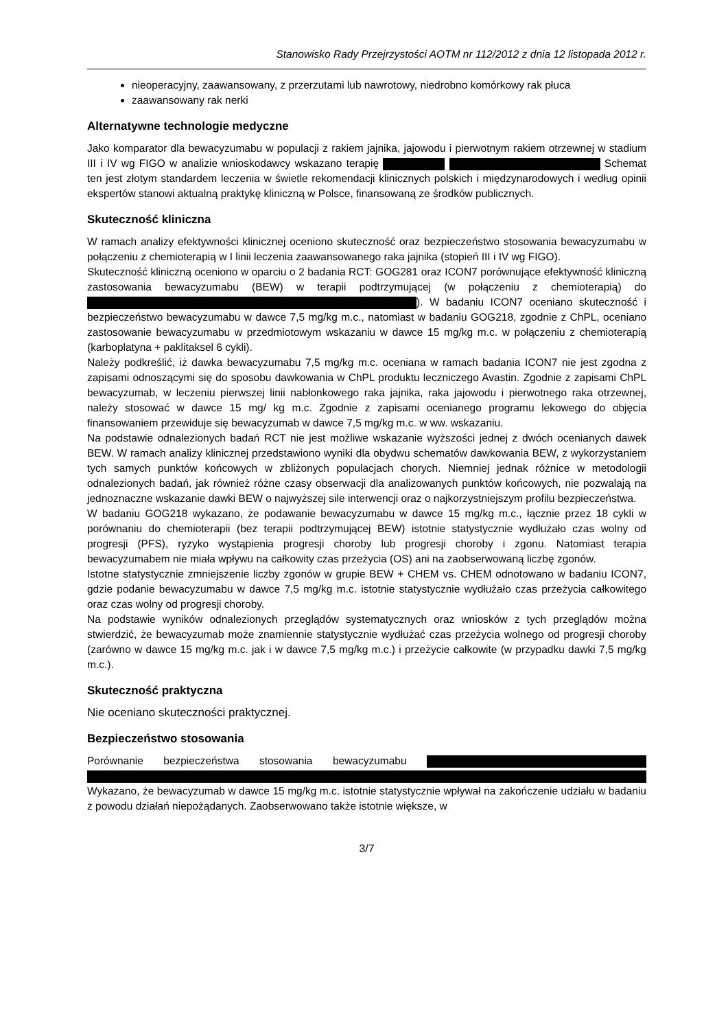Stanowisko Rady Przejrzystości AOTM nr 112/2012 z dnia 12 listopada 2012 r.
nieoperacyjny, zaawansowany, z przerzutami lub nawrotowy, niedrobno komórkowy rak płuca
zaawansowany rak nerki
Alternatywne technologie medyczne
Jako komparator dla bewacyzumabu w populacji z rakiem jajnika, jajowodu i pierwotnym rakiem otrzewnej w stadium III i IV wg FIGO w analizie wnioskodawcy wskazano terapię Schemat ten jest złotym standardem leczenia w świetle rekomendacji klinicznych polskich i międzynarodowych i według opinii ekspertów stanowi aktualną praktykę kliniczną w Polsce, finansowaną ze środków publicznych.
Skuteczność kliniczna
W ramach analizy efektywności klinicznej oceniono skuteczność oraz bezpieczeństwo stosowania bewacyzumabu w połączeniu z chemioterapią w I linii leczenia zaawansowanego raka jajnika (stopień III i IV wg FIGO).
Skuteczność kliniczną oceniono w oparciu o 2 badania RCT: GOG281 oraz ICON7 porównujące efektywność kliniczną zastosowania bewacyzumabu (BEW) w terapii podtrzymującej (w połączeniu z chemioterapią) do ). W badaniu ICON7 oceniano skuteczność i bezpieczeństwo bewacyzumabu w dawce 7,5 mg/kg m.c., natomiast w badaniu GOG218, zgodnie z ChPL, oceniano zastosowanie bewacyzumabu w przedmiotowym wskazaniu w dawce 15 mg/kg m.c. w połączeniu z chemioterapią (karboplatyna + paklitaksel 6 cykli).
Należy podkreślić, iż dawka bewacyzumabu 7,5 mg/kg m.c. oceniana w ramach badania ICON7 nie jest zgodna z zapisami odnoszącymi się do sposobu dawkowania w ChPL produktu leczniczego Avastin. Zgodnie z zapisami ChPL bewacyzumab, w leczeniu pierwszej linii nabłonkowego raka jajnika, raka jajowodu i pierwotnego raka otrzewnej, należy stosować w dawce 15 mg/ kg m.c. Zgodnie z zapisami ocenianego programu lekowego do objęcia finansowaniem przewiduje się bewacyzumab w dawce 7,5 mg/kg m.c. w ww. wskazaniu.
Na podstawie odnalezionych badań RCT nie jest możliwe wskazanie wyższości jednej z dwóch ocenianych dawek BEW. W ramach analizy klinicznej przedstawiono wyniki dla obydwu schematów dawkowania BEW, z wykorzystaniem tych samych punktów końcowych w zbliżonych populacjach chorych. Niemniej jednak różnice w metodologii odnalezionych badań, jak również różne czasy obserwacji dla analizowanych punktów końcowych, nie pozwalają na jednoznaczne wskazanie dawki BEW o najwyższej sile interwencji oraz o najkorzystniejszym profilu bezpieczeństwa.
W badaniu GOG218 wykazano, że podawanie bewacyzumabu w dawce 15 mg/kg m.c., łącznie przez 18 cykli w porównaniu do chemioterapii (bez terapii podtrzymującej BEW) istotnie statystycznie wydłużało czas wolny od progresji (PFS), ryzyko wystąpienia progresji choroby lub progresji choroby i zgonu. Natomiast terapia bewacyzumabem nie miała wpływu na całkowity czas przeżycia (OS) ani na zaobserwowaną liczbę zgonów.
Istotne statystycznie zmniejszenie liczby zgonów w grupie BEW + CHEM vs. CHEM odnotowano w badaniu ICON7, gdzie podanie bewacyzumabu w dawce 7,5 mg/kg m.c. istotnie statystycznie wydłużało czas przeżycia całkowitego oraz czas wolny od progresji choroby.
Na podstawie wyników odnalezionych przeglądów systematycznych oraz wniosków z tych przeglądów można stwierdzić, że bewacyzumab może znamiennie statystycznie wydłużać czas przeżycia wolnego od progresji choroby (zarówno w dawce 15 mg/kg m.c. jak i w dawce 7,5 mg/kg m.c.) i przeżycie całkowite (w przypadku dawki 7,5 mg/kg m.c.).
Skuteczność praktyczna
Nie oceniano skuteczności praktycznej.
Bezpieczeństwo stosowania
Porównanie bezpieczeństwa stosowania bewacyzumabu
Wykazano, że bewacyzumab w dawce 15 mg/kg m.c. istotnie statystycznie wpływał na zakończenie udziału w badaniu z powodu działań niepożądanych. Zaobserwowano także istotnie większe, w
3/7